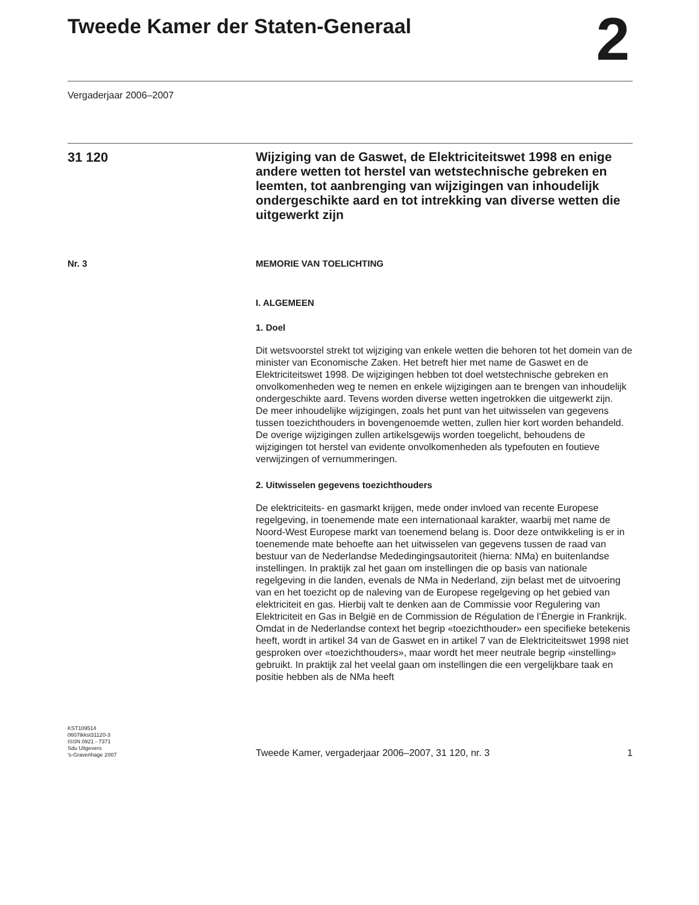Tweede Kamer der Staten-Generaal
2
Vergaderjaar 2006–2007
31 120
Wijziging van de Gaswet, de Elektriciteitswet 1998 en enige andere wetten tot herstel van wetstechnische gebreken en leemten, tot aanbrenging van wijzigingen van inhoudelijk ondergeschikte aard en tot intrekking van diverse wetten die uitgewerkt zijn
Nr. 3 MEMORIE VAN TOELICHTING
I. ALGEMEEN
1. Doel
Dit wetsvoorstel strekt tot wijziging van enkele wetten die behoren tot het domein van de minister van Economische Zaken. Het betreft hier met name de Gaswet en de Elektriciteitswet 1998. De wijzigingen hebben tot doel wetstechnische gebreken en onvolkomenheden weg te nemen en enkele wijzigingen aan te brengen van inhoudelijk ondergeschikte aard. Tevens worden diverse wetten ingetrokken die uitgewerkt zijn.
De meer inhoudelijke wijzigingen, zoals het punt van het uitwisselen van gegevens tussen toezichthouders in bovengenoemde wetten, zullen hier kort worden behandeld. De overige wijzigingen zullen artikelsgewijs worden toegelicht, behoudens de wijzigingen tot herstel van evidente onvolkomenheden als typefouten en foutieve verwijzingen of vernummeringen.
2. Uitwisselen gegevens toezichthouders
De elektriciteits- en gasmarkt krijgen, mede onder invloed van recente Europese regelgeving, in toenemende mate een internationaal karakter, waarbij met name de Noord-West Europese markt van toenemend belang is. Door deze ontwikkeling is er in toenemende mate behoefte aan het uitwisselen van gegevens tussen de raad van bestuur van de Nederlandse Mededingingsautoriteit (hierna: NMa) en buitenlandse instellingen. In praktijk zal het gaan om instellingen die op basis van nationale regelgeving in die landen, evenals de NMa in Nederland, zijn belast met de uitvoering van en het toezicht op de naleving van de Europese regelgeving op het gebied van elektriciteit en gas. Hierbij valt te denken aan de Commissie voor Regulering van Elektriciteit en Gas in België en de Commission de Régulation de l’Énergie in Frankrijk. Omdat in de Nederlandse context het begrip «toezichthouder» een specifieke betekenis heeft, wordt in artikel 34 van de Gaswet en in artikel 7 van de Elektriciteitswet 1998 niet gesproken over «toezichthouders», maar wordt het meer neutrale begrip «instelling» gebruikt. In praktijk zal het veelal gaan om instellingen die een vergelijkbare taak en positie hebben als de NMa heeft
KST109514
0607tkkst31120-3
ISSN 0921 - 7371
Sdu Uitgevers
’s-Gravenhage 2007
Tweede Kamer, vergaderjaar 2006–2007, 31 120, nr. 3 1